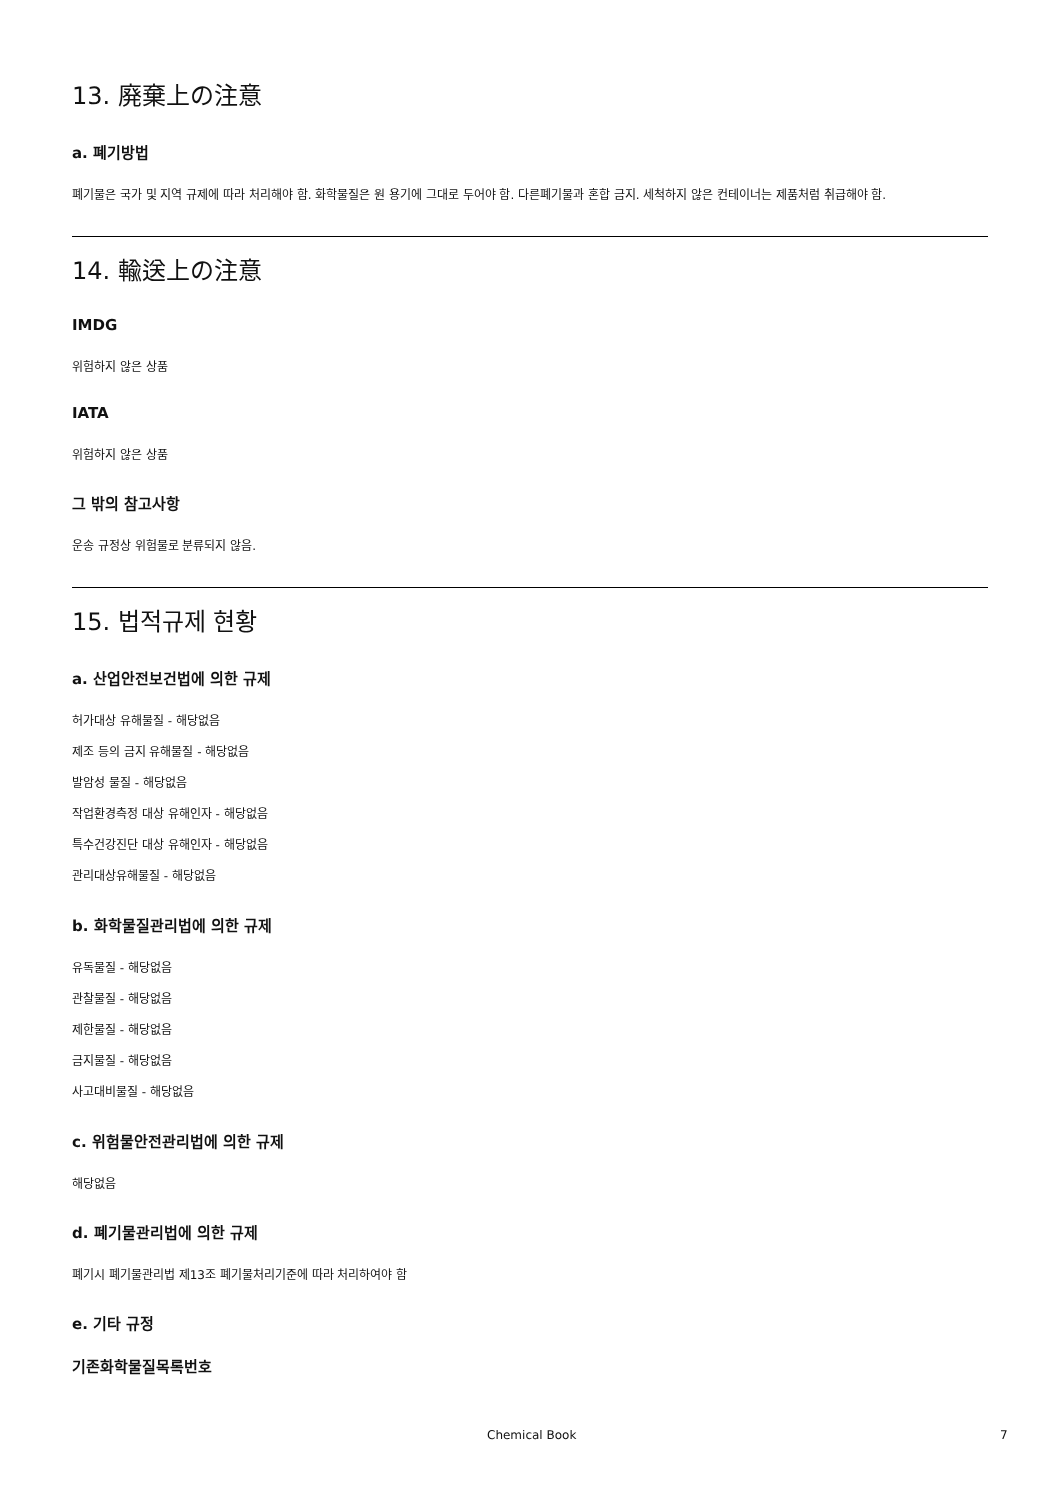13. 廃棄上の注意
a. 폐기방법
폐기물은 국가 및 지역 규제에 따라 처리해야 함. 화학물질은 원 용기에 그대로 두어야 함. 다른폐기물과 혼합 금지. 세척하지 않은 컨테이너는 제품처럼 취급해야 함.
14. 輸送上の注意
IMDG
위험하지 않은 상품
IATA
위험하지 않은 상품
그 밖의 참고사항
운송 규정상 위험물로 분류되지 않음.
15. 법적규제 현황
a. 산업안전보건법에 의한 규제
허가대상 유해물질 - 해당없음
제조 등의 금지 유해물질 - 해당없음
발암성 물질 - 해당없음
작업환경측정 대상 유해인자 - 해당없음
특수건강진단 대상 유해인자 - 해당없음
관리대상유해물질 - 해당없음
b. 화학물질관리법에 의한 규제
유독물질 - 해당없음
관찰물질 - 해당없음
제한물질 - 해당없음
금지물질 - 해당없음
사고대비물질 - 해당없음
c. 위험물안전관리법에 의한 규제
해당없음
d. 폐기물관리법에 의한 규제
폐기시 폐기물관리법 제13조 폐기물처리기준에 따라 처리하여야 함
e. 기타 규정
기존화학물질목록번호
Chemical Book 7